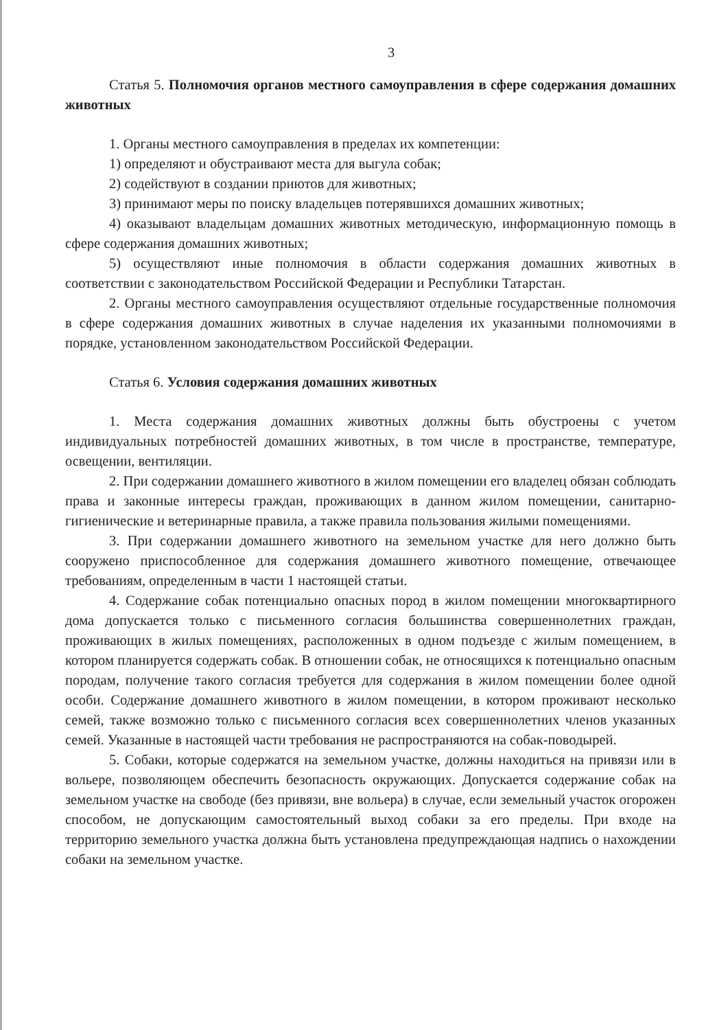3
Статья 5. Полномочия органов местного самоуправления в сфере содержания домашних животных
1. Органы местного самоуправления в пределах их компетенции:
1) определяют и обустраивают места для выгула собак;
2) содействуют в создании приютов для животных;
3) принимают меры по поиску владельцев потерявшихся домашних животных;
4) оказывают владельцам домашних животных методическую, информационную помощь в сфере содержания домашних животных;
5) осуществляют иные полномочия в области содержания домашних животных в соответствии с законодательством Российской Федерации и Республики Татарстан.
2. Органы местного самоуправления осуществляют отдельные государственные полномочия в сфере содержания домашних животных в случае наделения их указанными полномочиями в порядке, установленном законодательством Российской Федерации.
Статья 6. Условия содержания домашних животных
1. Места содержания домашних животных должны быть обустроены с учетом индивидуальных потребностей домашних животных, в том числе в пространстве, температуре, освещении, вентиляции.
2. При содержании домашнего животного в жилом помещении его владелец обязан соблюдать права и законные интересы граждан, проживающих в данном жилом помещении, санитарно-гигиенические и ветеринарные правила, а также правила пользования жилыми помещениями.
3. При содержании домашнего животного на земельном участке для него должно быть сооружено приспособленное для содержания домашнего животного помещение, отвечающее требованиям, определенным в части 1 настоящей статьи.
4. Содержание собак потенциально опасных пород в жилом помещении многоквартирного дома допускается только с письменного согласия большинства совершеннолетних граждан, проживающих в жилых помещениях, расположенных в одном подъезде с жилым помещением, в котором планируется содержать собак. В отношении собак, не относящихся к потенциально опасным породам, получение такого согласия требуется для содержания в жилом помещении более одной особи. Содержание домашнего животного в жилом помещении, в котором проживают несколько семей, также возможно только с письменного согласия всех совершеннолетних членов указанных семей. Указанные в настоящей части требования не распространяются на собак-поводырей.
5. Собаки, которые содержатся на земельном участке, должны находиться на привязи или в вольере, позволяющем обеспечить безопасность окружающих. Допускается содержание собак на земельном участке на свободе (без привязи, вне вольера) в случае, если земельный участок огорожен способом, не допускающим самостоятельный выход собаки за его пределы. При входе на территорию земельного участка должна быть установлена предупреждающая надпись о нахождении собаки на земельном участке.